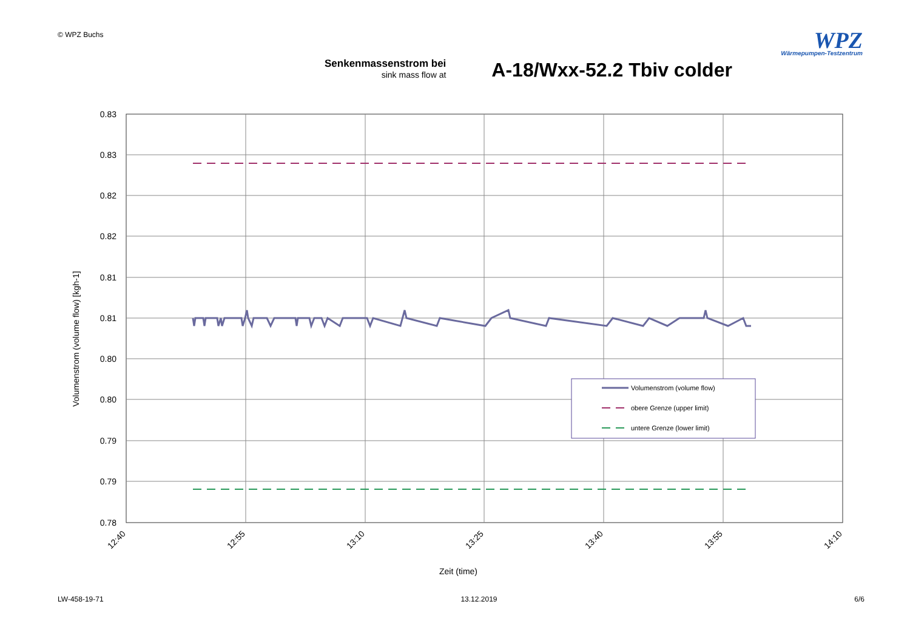© WPZ Buchs
WPZ
Wärmepumpen-Testzentrum
Senkenmassenstrom bei
sink mass flow at
A-18/Wxx-52.2 Tbiv colder
0.83
0.83
0.82
0.82
0.81
0.81
0.80
0.80
0.79
0.79
0.78
Volumenstrom (volume flow) [kgh-1]
12:40
12:55
13:10
13:25
13:40
13:55
14:10
Zeit (time)
Volumenstrom (volume flow)
obere Grenze (upper limit)
untere Grenze (lower limit)
LW-458-19-71 13.12.2019 6/6